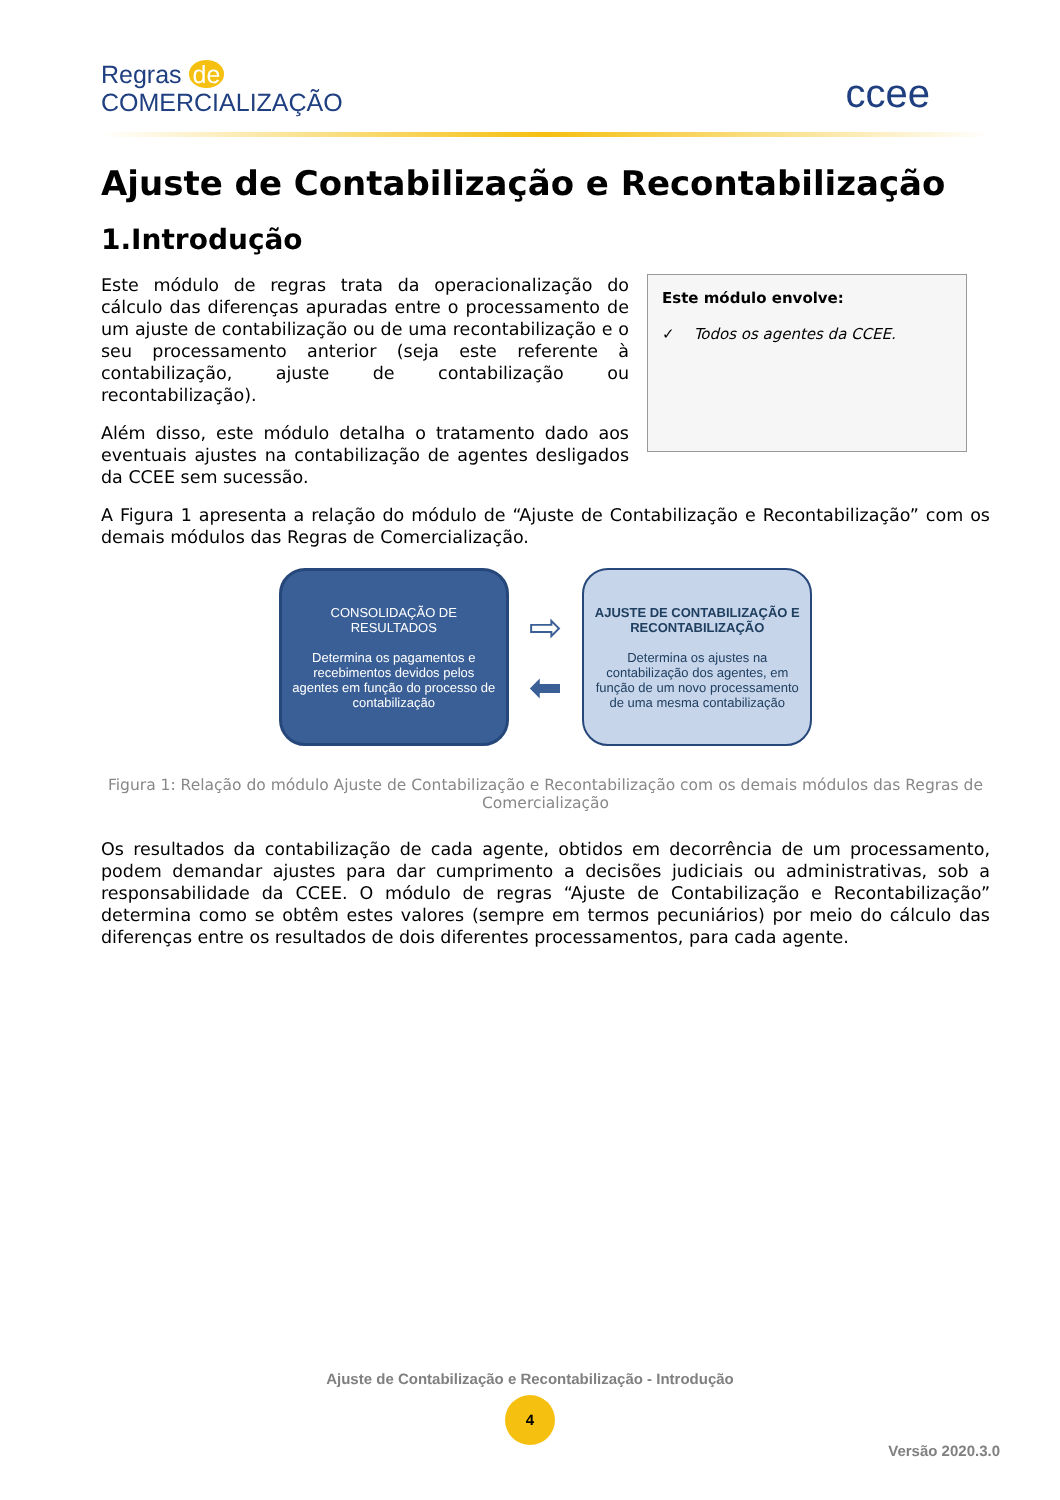Regras de
COMERCIALIZAÇÃO
ccee
Ajuste de Contabilização e Recontabilização
1.Introdução
Este módulo de regras trata da operacionalização do cálculo das diferenças apuradas entre o processamento de um ajuste de contabilização ou de uma recontabilização e o seu processamento anterior (seja este referente à contabilização, ajuste de contabilização ou recontabilização).
Além disso, este módulo detalha o tratamento dado aos eventuais ajustes na contabilização de agentes desligados da CCEE sem sucessão.
Este módulo envolve:
✓ Todos os agentes da CCEE.
A Figura 1 apresenta a relação do módulo de “Ajuste de Contabilização e Recontabilização” com os demais módulos das Regras de Comercialização.
CONSOLIDAÇÃO DE RESULTADOS
Determina os pagamentos e recebimentos devidos pelos agentes em função do processo de contabilização
⇨
⬅
AJUSTE DE CONTABILIZAÇÃO E RECONTABILIZAÇÃO
Determina os ajustes na contabilização dos agentes, em função de um novo processamento de uma mesma contabilização
Figura 1: Relação do módulo Ajuste de Contabilização e Recontabilização com os demais módulos das Regras de Comercialização
Os resultados da contabilização de cada agente, obtidos em decorrência de um processamento, podem demandar ajustes para dar cumprimento a decisões judiciais ou administrativas, sob a responsabilidade da CCEE. O módulo de regras “Ajuste de Contabilização e Recontabilização” determina como se obtêm estes valores (sempre em termos pecuniários) por meio do cálculo das diferenças entre os resultados de dois diferentes processamentos, para cada agente.
Ajuste de Contabilização e Recontabilização - Introdução
4
Versão 2020.3.0